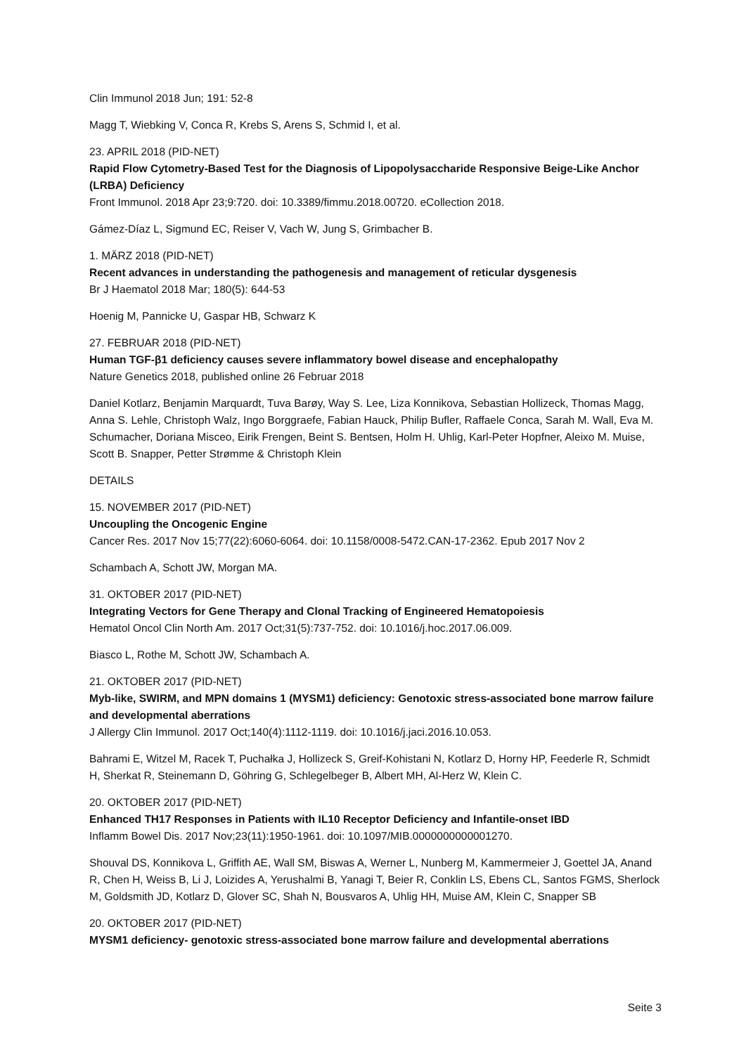Clin Immunol 2018 Jun; 191: 52-8
Magg T, Wiebking V, Conca R, Krebs S, Arens S, Schmid I, et al.
23. APRIL 2018 (PID-NET)
Rapid Flow Cytometry-Based Test for the Diagnosis of Lipopolysaccharide Responsive Beige-Like Anchor (LRBA) Deficiency
Front Immunol. 2018 Apr 23;9:720. doi: 10.3389/fimmu.2018.00720. eCollection 2018.
Gámez-Díaz L, Sigmund EC, Reiser V, Vach W, Jung S, Grimbacher B.
1. MÄRZ 2018 (PID-NET)
Recent advances in understanding the pathogenesis and management of reticular dysgenesis
Br J Haematol 2018 Mar; 180(5): 644-53
Hoenig M, Pannicke U, Gaspar HB, Schwarz K
27. FEBRUAR 2018 (PID-NET)
Human TGF-β1 deficiency causes severe inflammatory bowel disease and encephalopathy
Nature Genetics 2018, published online 26 Februar 2018
Daniel Kotlarz, Benjamin Marquardt, Tuva Barøy, Way S. Lee, Liza Konnikova, Sebastian Hollizeck, Thomas Magg, Anna S. Lehle, Christoph Walz, Ingo Borggraefe, Fabian Hauck, Philip Bufler, Raffaele Conca, Sarah M. Wall, Eva M. Schumacher, Doriana Misceo, Eirik Frengen, Beint S. Bentsen, Holm H. Uhlig, Karl-Peter Hopfner, Aleixo M. Muise, Scott B. Snapper, Petter Strømme & Christoph Klein
DETAILS
15. NOVEMBER 2017 (PID-NET)
Uncoupling the Oncogenic Engine
Cancer Res. 2017 Nov 15;77(22):6060-6064. doi: 10.1158/0008-5472.CAN-17-2362. Epub 2017 Nov 2
Schambach A, Schott JW, Morgan MA.
31. OKTOBER 2017 (PID-NET)
Integrating Vectors for Gene Therapy and Clonal Tracking of Engineered Hematopoiesis
Hematol Oncol Clin North Am. 2017 Oct;31(5):737-752. doi: 10.1016/j.hoc.2017.06.009.
Biasco L, Rothe M, Schott JW, Schambach A.
21. OKTOBER 2017 (PID-NET)
Myb-like, SWIRM, and MPN domains 1 (MYSM1) deficiency: Genotoxic stress-associated bone marrow failure and developmental aberrations
J Allergy Clin Immunol. 2017 Oct;140(4):1112-1119. doi: 10.1016/j.jaci.2016.10.053.
Bahrami E, Witzel M, Racek T, Puchałka J, Hollizeck S, Greif-Kohistani N, Kotlarz D, Horny HP, Feederle R, Schmidt H, Sherkat R, Steinemann D, Göhring G, Schlegelbeger B, Albert MH, Al-Herz W, Klein C.
20. OKTOBER 2017 (PID-NET)
Enhanced TH17 Responses in Patients with IL10 Receptor Deficiency and Infantile-onset IBD
Inflamm Bowel Dis. 2017 Nov;23(11):1950-1961. doi: 10.1097/MIB.0000000000001270.
Shouval DS, Konnikova L, Griffith AE, Wall SM, Biswas A, Werner L, Nunberg M, Kammermeier J, Goettel JA, Anand R, Chen H, Weiss B, Li J, Loizides A, Yerushalmi B, Yanagi T, Beier R, Conklin LS, Ebens CL, Santos FGMS, Sherlock M, Goldsmith JD, Kotlarz D, Glover SC, Shah N, Bousvaros A, Uhlig HH, Muise AM, Klein C, Snapper SB
20. OKTOBER 2017 (PID-NET)
MYSM1 deficiency- genotoxic stress-associated bone marrow failure and developmental aberrations
Seite 3